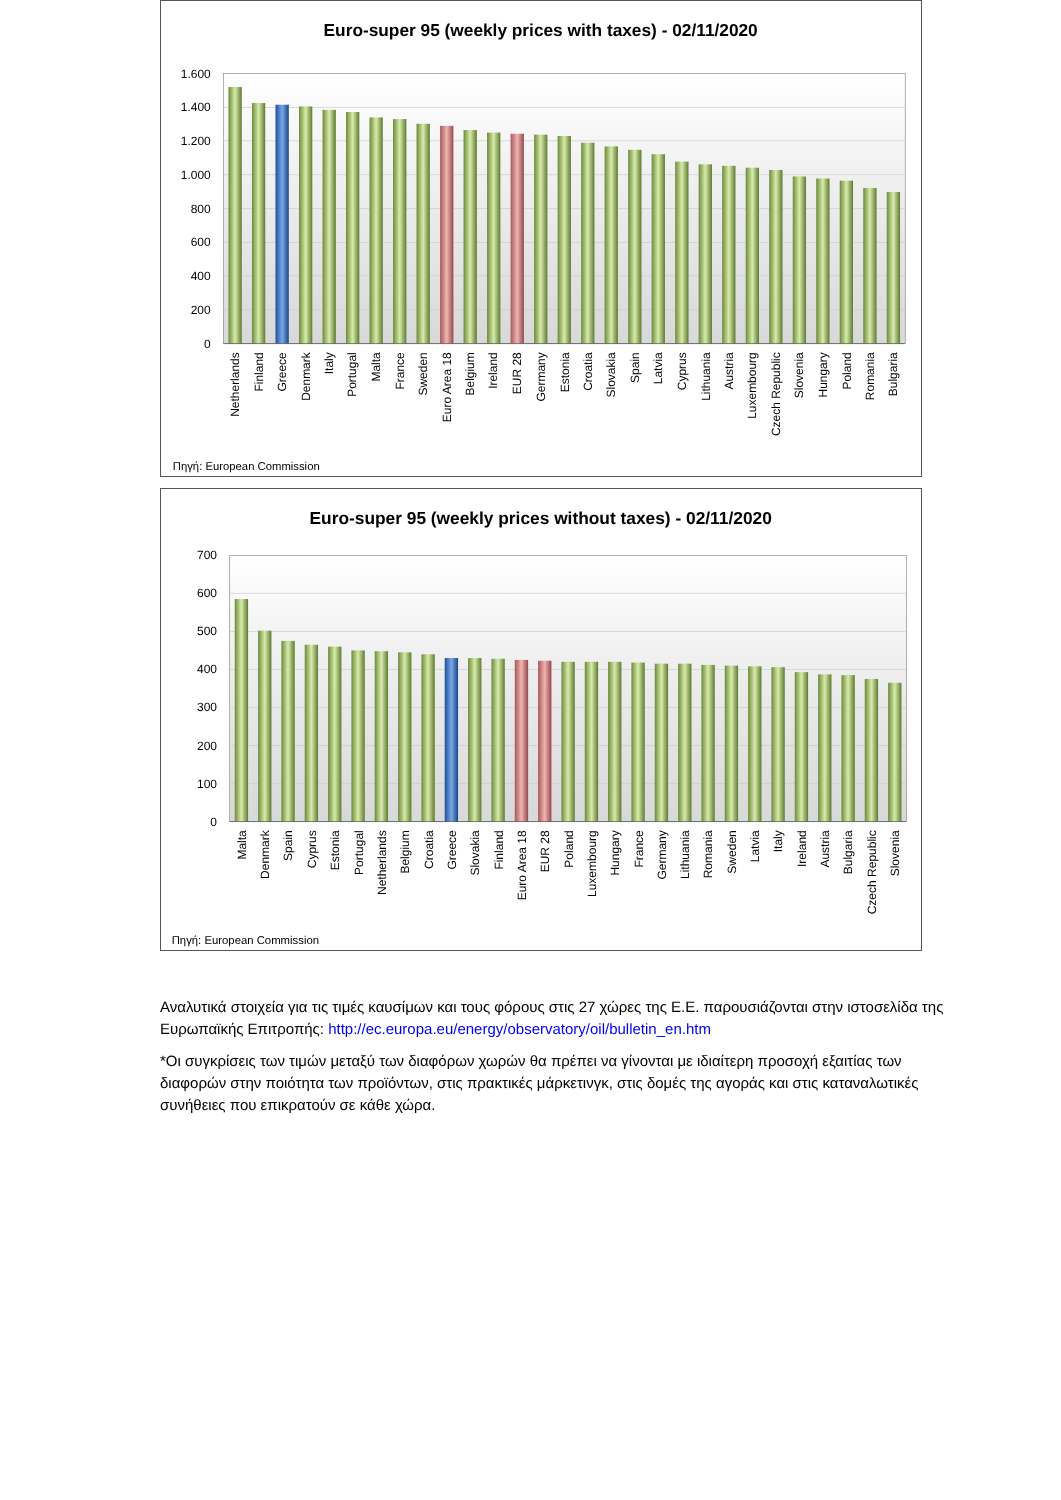Euro-super 95 (weekly prices with taxes) - 02/11/2020
1.600
1.400
1.200
1.000
800
600
400
200
0
Netherlands
Finland
Greece
Denmark
Italy
Portugal
Malta
France
Sweden
Euro Area 18
Belgium
Ireland
EUR 28
Germany
Estonia
Croatia
Slovakia
Spain
Latvia
Cyprus
Lithuania
Austria
Luxembourg
Czech Republic
Slovenia
Hungary
Poland
Romania
Bulgaria
Πηγή: European Commission
Euro-super 95 (weekly prices without taxes) - 02/11/2020
700
600
500
400
300
200
100
0
Malta
Denmark
Spain
Cyprus
Estonia
Portugal
Netherlands
Belgium
Croatia
Greece
Slovakia
Finland
Euro Area 18
EUR 28
Poland
Luxembourg
Hungary
France
Germany
Lithuania
Romania
Sweden
Latvia
Italy
Ireland
Austria
Bulgaria
Czech Republic
Slovenia
Πηγή: European Commission
Αναλυτικά στοιχεία για τις τιμές καυσίμων και τους φόρους στις 27 χώρες της Ε.Ε. παρουσιάζονται στην ιστοσελίδα της Ευρωπαϊκής Επιτροπής: http://ec.europa.eu/energy/observatory/oil/bulletin_en.htm
*Οι συγκρίσεις των τιμών μεταξύ των διαφόρων χωρών θα πρέπει να γίνονται με ιδιαίτερη προσοχή εξαιτίας των διαφορών στην ποιότητα των προϊόντων, στις πρακτικές μάρκετινγκ, στις δομές της αγοράς και στις καταναλωτικές συνήθειες που επικρατούν σε κάθε χώρα.